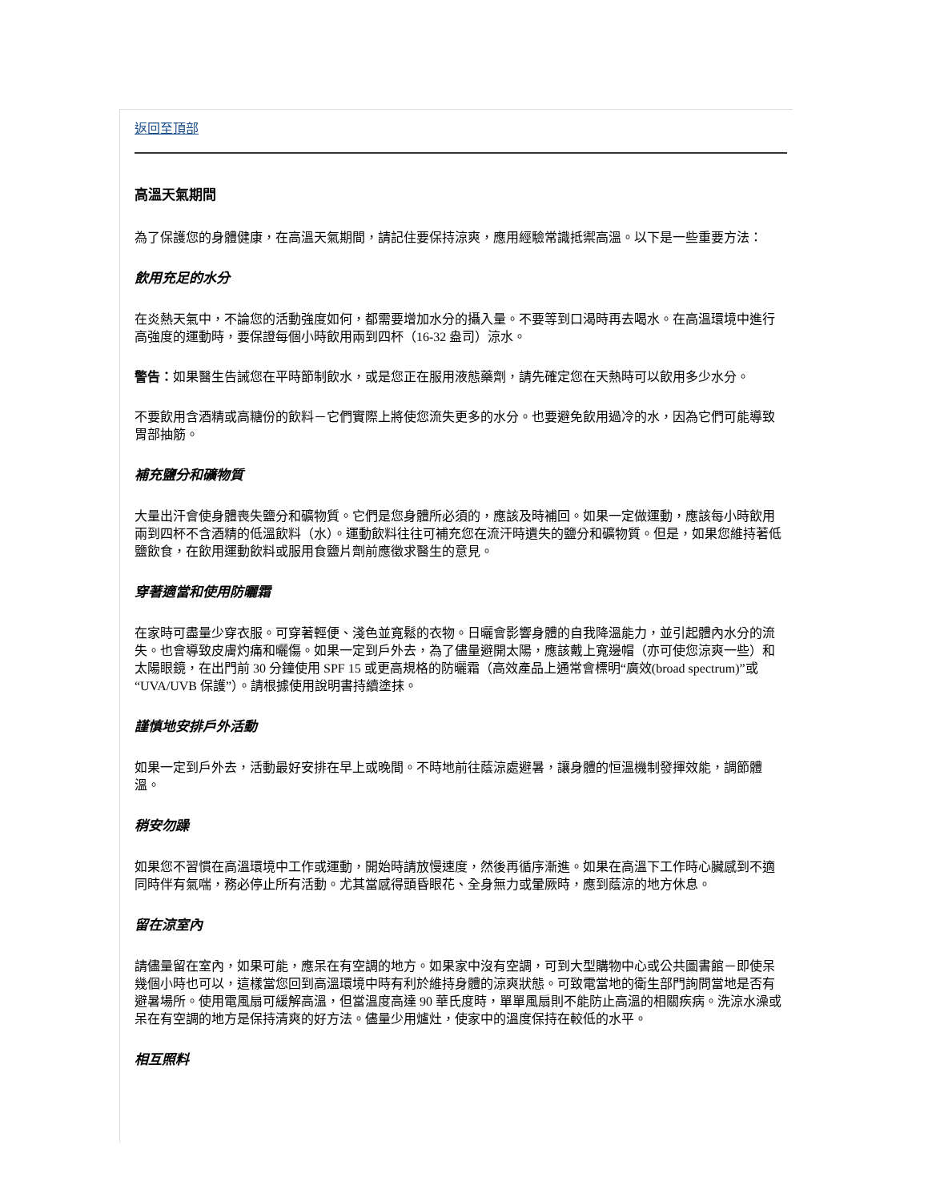返回至頂部
高溫天氣期間
為了保護您的身體健康，在高溫天氣期間，請記住要保持涼爽，應用經驗常識抵禦高溫。以下是一些重要方法：
飲用充足的水分
在炎熱天氣中，不論您的活動強度如何，都需要增加水分的攝入量。不要等到口渴時再去喝水。在高溫環境中進行高強度的運動時，要保證每個小時飲用兩到四杯（16-32 盎司）涼水。
警告：如果醫生告誡您在平時節制飲水，或是您正在服用液態藥劑，請先確定您在天熱時可以飲用多少水分。
不要飲用含酒精或高糖份的飲料－它們實際上將使您流失更多的水分。也要避免飲用過冷的水，因為它們可能導致胃部抽筋。
補充鹽分和礦物質
大量出汗會使身體喪失鹽分和礦物質。它們是您身體所必須的，應該及時補回。如果一定做運動，應該每小時飲用兩到四杯不含酒精的低溫飲料（水）。運動飲料往往可補充您在流汗時遺失的鹽分和礦物質。但是，如果您維持著低鹽飲食，在飲用運動飲料或服用食鹽片劑前應徵求醫生的意見。
穿著適當和使用防曬霜
在家時可盡量少穿衣服。可穿著輕便、淺色並寬鬆的衣物。日曬會影響身體的自我降溫能力，並引起體內水分的流失。也會導致皮膚灼痛和曬傷。如果一定到戶外去，為了儘量避開太陽，應該戴上寬邊帽（亦可使您涼爽一些）和太陽眼鏡，在出門前 30 分鐘使用 SPF 15 或更高規格的防曬霜（高效產品上通常會標明“廣效(broad spectrum)”或“UVA/UVB 保護”）。請根據使用說明書持續塗抹。
謹慎地安排戶外活動
如果一定到戶外去，活動最好安排在早上或晚間。不時地前往蔭涼處避暑，讓身體的恒溫機制發揮效能，調節體溫。
稍安勿躁
如果您不習慣在高溫環境中工作或運動，開始時請放慢速度，然後再循序漸進。如果在高溫下工作時心臟感到不適同時伴有氣喘，務必停止所有活動。尤其當感得頭昏眼花、全身無力或暈厥時，應到蔭涼的地方休息。
留在涼室內
請儘量留在室內，如果可能，應呆在有空調的地方。如果家中沒有空調，可到大型購物中心或公共圖書館－即使呆幾個小時也可以，這樣當您回到高溫環境中時有利於維持身體的涼爽狀態。可致電當地的衛生部門詢問當地是否有避暑場所。使用電風扇可緩解高溫，但當溫度高達 90 華氏度時，單單風扇則不能防止高溫的相關疾病。洗涼水澡或呆在有空調的地方是保持清爽的好方法。儘量少用爐灶，使家中的溫度保持在較低的水平。
相互照料